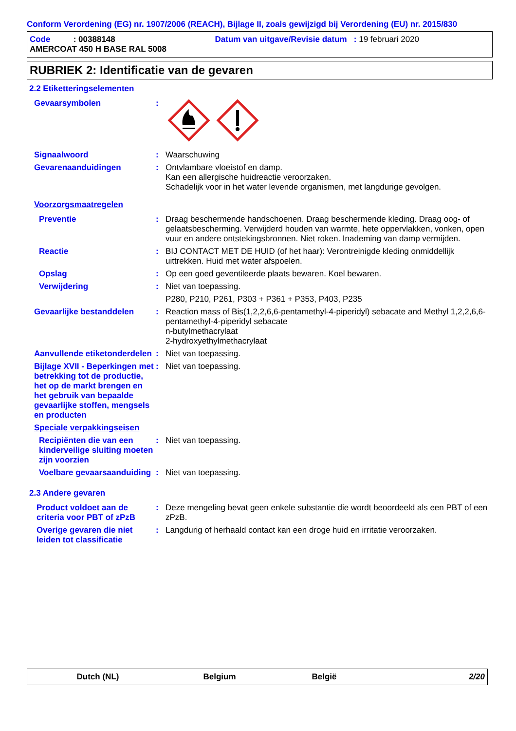Conform Verordening (EG) nr. 1907/2006 (REACH), Bijlage II, zoals gewijzigd bij Verordening (EU) nr. 2015/830
Code : 00388148 Datum van uitgave/Revisie datum : 19 februari 2020
AMERCOAT 450 H BASE RAL 5008
RUBRIEK 2: Identificatie van de gevaren
2.2 Etiketteringselementen
Gevaarsymbolen :
Signaalwoord : Waarschuwing
Gevarenaanduidingen : Ontvlambare vloeistof en damp.
Kan een allergische huidreactie veroorzaken.
Schadelijk voor in het water levende organismen, met langdurige gevolgen.
Voorzorgsmaatregelen
Preventie : Draag beschermende handschoenen. Draag beschermende kleding. Draag oog- of gelaatsbescherming. Verwijderd houden van warmte, hete oppervlakken, vonken, open vuur en andere ontstekingsbronnen. Niet roken. Inademing van damp vermijden.
Reactie : BIJ CONTACT MET DE HUID (of het haar): Verontreinigde kleding onmiddellijk uittrekken. Huid met water afspoelen.
Opslag : Op een goed geventileerde plaats bewaren. Koel bewaren.
Verwijdering : Niet van toepassing.
P280, P210, P261, P303 + P361 + P353, P403, P235
Gevaarlijke bestanddelen : Reaction mass of Bis(1,2,2,6,6-pentamethyl-4-piperidyl) sebacate and Methyl 1,2,2,6,6-pentamethyl-4-piperidyl sebacate
n-butylmethacrylaat
2-hydroxyethylmethacrylaat
Aanvullende etiketonderdelen
: Niet van toepassing.
Bijlage XVII - Beperkingen met betrekking tot de productie, het op de markt brengen en het gebruik van bepaalde gevaarlijke stoffen, mengsels en producten
: Niet van toepassing.
Speciale verpakkingseisen
Recipiënten die van een kinderveilige sluiting moeten zijn voorzien
: Niet van toepassing.
Voelbare gevaarsaanduiding
: Niet van toepassing.
2.3 Andere gevaren
Product voldoet aan de criteria voor PBT of zPzB
: Deze mengeling bevat geen enkele substantie die wordt beoordeeld als een PBT of een zPzB.
Overige gevaren die niet leiden tot classificatie
: Langdurig of herhaald contact kan een droge huid en irritatie veroorzaken.
Dutch (NL) Belgium België 2/20